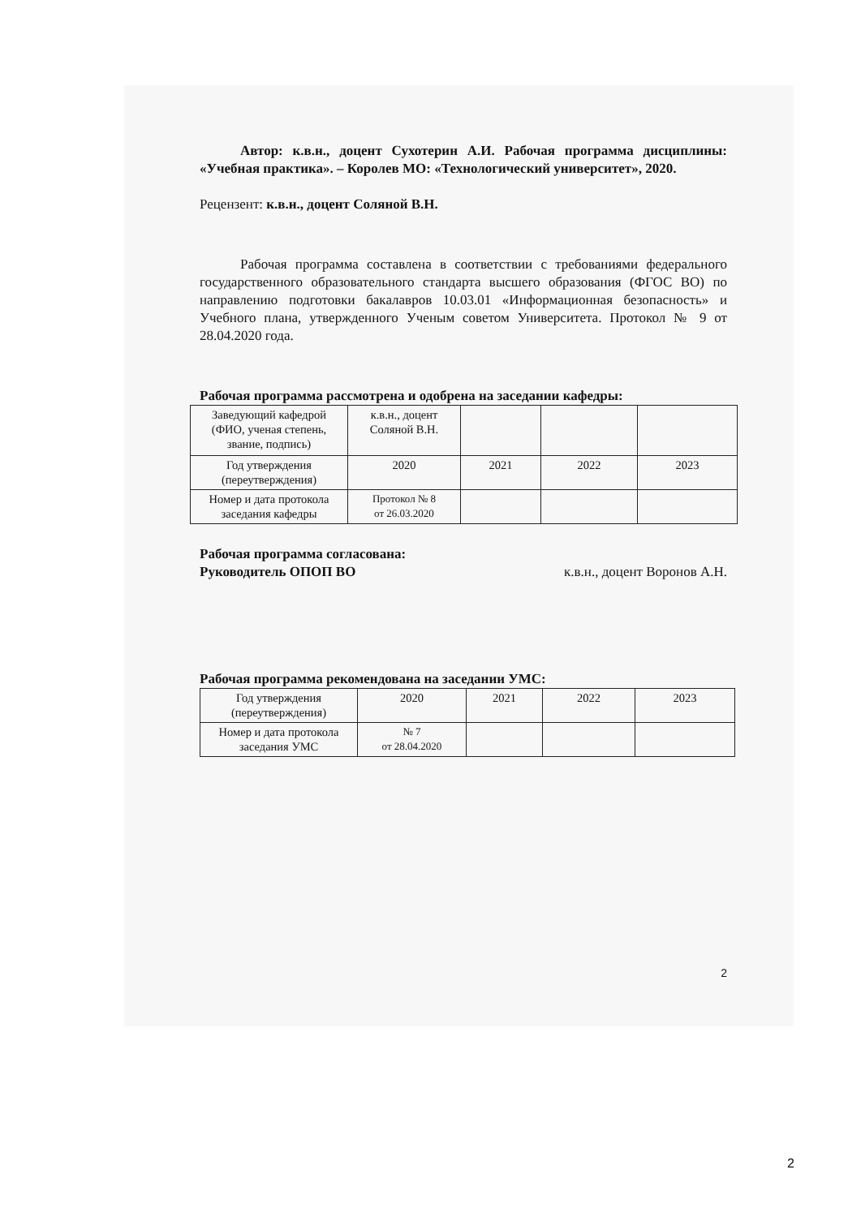Автор: к.в.н., доцент Сухотерин А.И. Рабочая программа дисциплины: «Учебная практика». – Королев МО: «Технологический университет», 2020.
Рецензент: к.в.н., доцент Соляной В.Н.
Рабочая программа составлена в соответствии с требованиями федерального государственного образовательного стандарта высшего образования (ФГОС ВО) по направлению подготовки бакалавров 10.03.01 «Информационная безопасность» и Учебного плана, утвержденного Ученым советом Университета. Протокол № 9 от 28.04.2020 года.
Рабочая программа рассмотрена и одобрена на заседании кафедры:
| Заведующий кафедрой (ФИО, ученая степень, звание, подпись) | к.в.н., доцент Соляной В.Н. | | | |
| Год утверждения (переутверждения) | 2020 | 2021 | 2022 | 2023 |
| Номер и дата протокола заседания кафедры | Протокол № 8 от 26.03.2020 | | | |
Рабочая программа согласована:
Руководитель ОПОП ВО к.в.н., доцент Воронов А.Н.
Рабочая программа рекомендована на заседании УМС:
| Год утверждения (переутверждения) | 2020 | 2021 | 2022 | 2023 |
| Номер и дата протокола заседания УМС | № 7 от 28.04.2020 | | | |
2
2